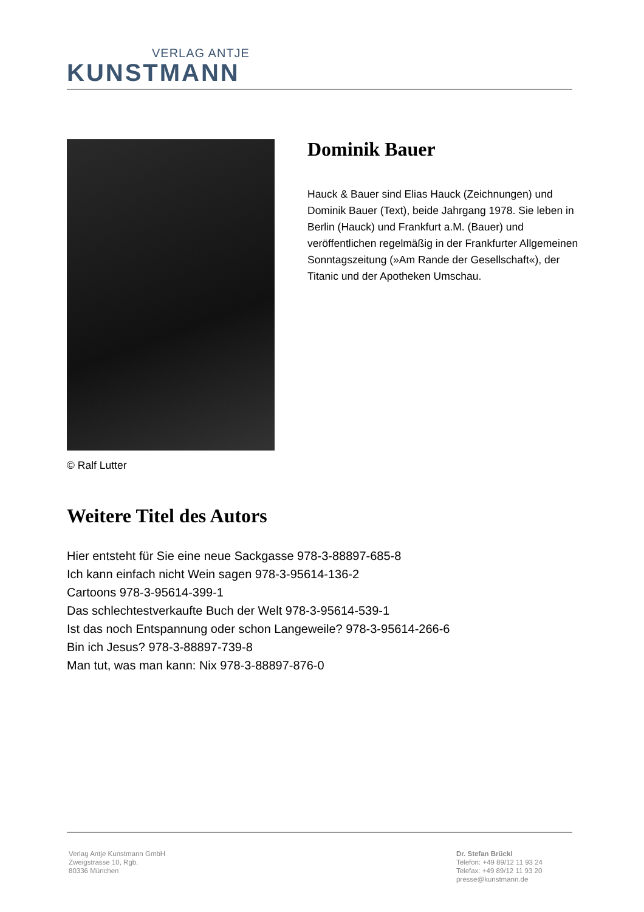VERLAG ANTJE
KUNSTMANN
© Ralf Lutter
Dominik Bauer
Hauck & Bauer sind Elias Hauck (Zeichnungen) und Dominik Bauer (Text), beide Jahrgang 1978. Sie leben in Berlin (Hauck) und Frankfurt a.M. (Bauer) und veröffentlichen regelmäßig in der Frankfurter Allgemeinen Sonntagszeitung (»Am Rande der Gesellschaft«), der Titanic und der Apotheken Umschau.
Weitere Titel des Autors
Hier entsteht für Sie eine neue Sackgasse 978-3-88897-685-8
Ich kann einfach nicht Wein sagen 978-3-95614-136-2
Cartoons 978-3-95614-399-1
Das schlechtestverkaufte Buch der Welt 978-3-95614-539-1
Ist das noch Entspannung oder schon Langeweile? 978-3-95614-266-6
Bin ich Jesus? 978-3-88897-739-8
Man tut, was man kann: Nix 978-3-88897-876-0
Verlag Antje Kunstmann GmbH
Zweigstrasse 10, Rgb.
80336 München
Dr. Stefan Brückl
Telefon: +49 89/12 11 93 24
Telefax: +49 89/12 11 93 20
presse@kunstmann.de